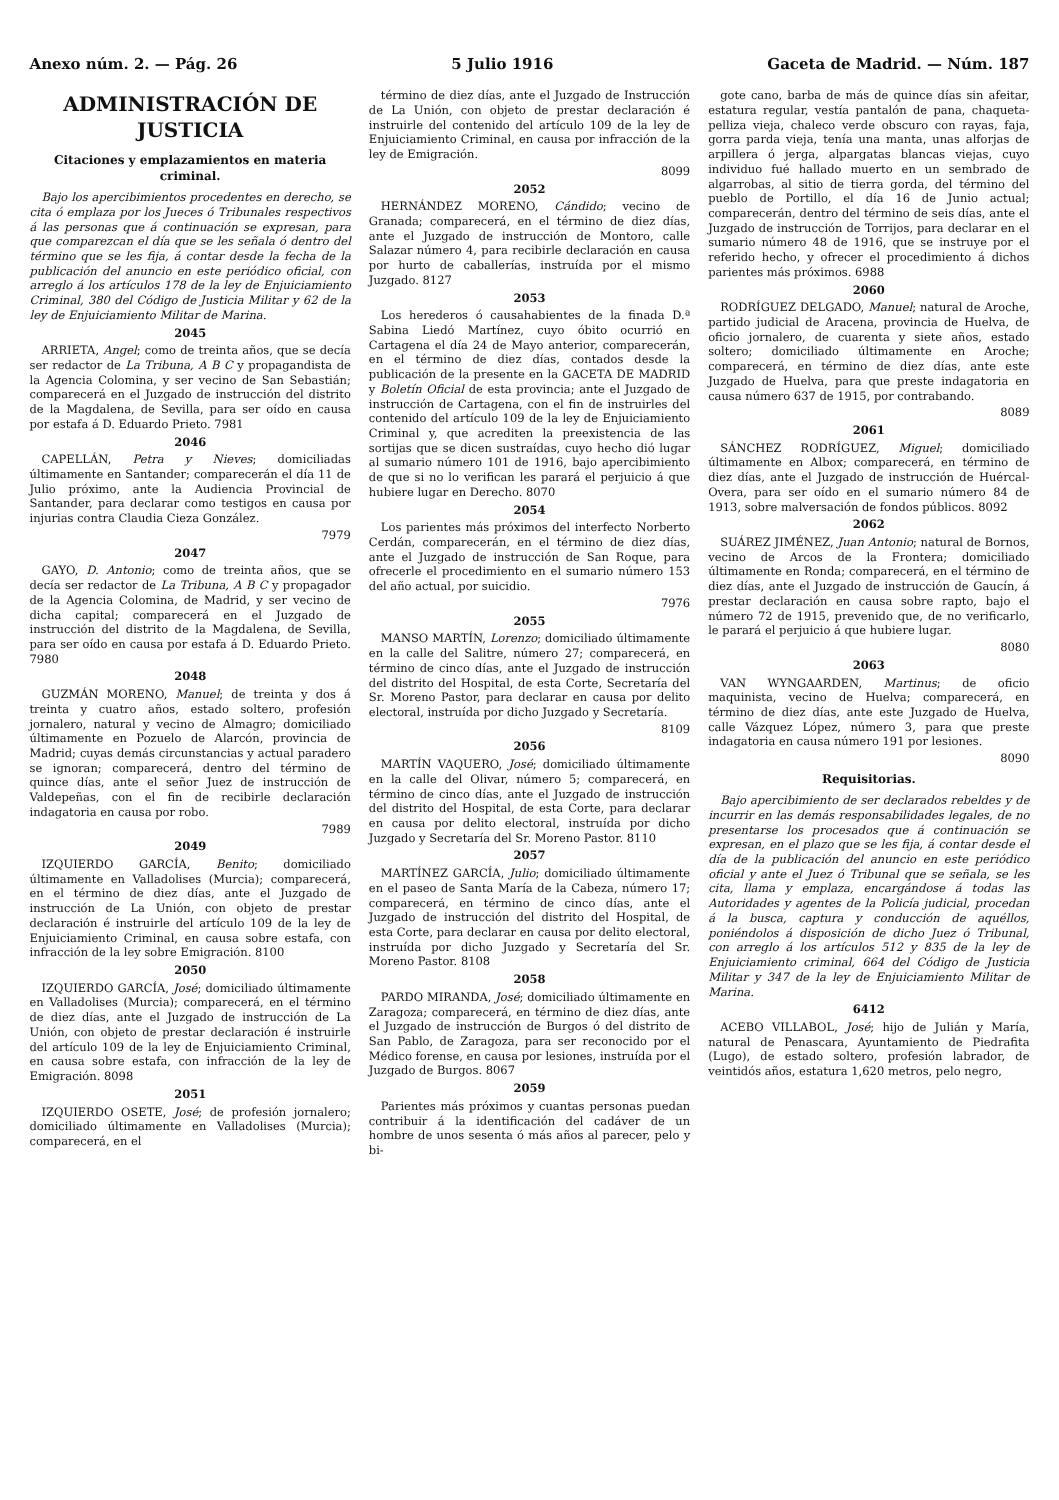Anexo núm. 2. — Pág. 26 5 Julio 1916 Gaceta de Madrid. — Núm. 187
ADMINISTRACIÓN DE JUSTICIA
Citaciones y emplazamientos en materia criminal.
Bajo los apercibimientos procedentes en derecho, se cita ó emplaza por los Jueces ó Tribunales respectivos á las personas que á continuación se expresan, para que comparezcan el día que se les señala ó dentro del término que se les fija, á contar desde la fecha de la publicación del anuncio en este periódico oficial, con arreglo á los artículos 178 de la ley de Enjuiciamiento Criminal, 380 del Código de Justicia Militar y 62 de la ley de Enjuiciamiento Militar de Marina.
2045
ARRIETA, Angel; como de treinta años, que se decía ser redactor de La Tribuna, A B C y propagandista de la Agencia Colomina, y ser vecino de San Sebastián; comparecerá en el Juzgado de instrucción del distrito de la Magdalena, de Sevilla, para ser oído en causa por estafa á D. Eduardo Prieto. 7981
2046
CAPELLÁN, Petra y Nieves; domiciliadas últimamente en Santander; comparecerán el día 11 de Julio próximo, ante la Audiencia Provincial de Santander, para declarar como testigos en causa por injurias contra Claudia Cieza González.
7979
2047
GAYO, D. Antonio; como de treinta años, que se decía ser redactor de La Tribuna, A B C y propagador de la Agencia Colomina, de Madrid, y ser vecino de dicha capital; comparecerá en el Juzgado de instrucción del distrito de la Magdalena, de Sevilla, para ser oído en causa por estafa á D. Eduardo Prieto. 7980
2048
GUZMÁN MORENO, Manuel; de treinta y dos á treinta y cuatro años, estado soltero, profesión jornalero, natural y vecino de Almagro; domiciliado últimamente en Pozuelo de Alarcón, provincia de Madrid; cuyas demás circunstancias y actual paradero se ignoran; comparecerá, dentro del término de quince días, ante el señor Juez de instrucción de Valdepeñas, con el fin de recibirle declaración indagatoria en causa por robo.
7989
2049
IZQUIERDO GARCÍA, Benito; domiciliado últimamente en Valladolises (Murcia); comparecerá, en el término de diez días, ante el Juzgado de instrucción de La Unión, con objeto de prestar declaración é instruirle del artículo 109 de la ley de Enjuiciamiento Criminal, en causa sobre estafa, con infracción de la ley sobre Emigración. 8100
2050
IZQUIERDO GARCÍA, José; domiciliado últimamente en Valladolises (Murcia); comparecerá, en el término de diez días, ante el Juzgado de instrucción de La Unión, con objeto de prestar declaración é instruirle del artículo 109 de la ley de Enjuiciamiento Criminal, en causa sobre estafa, con infracción de la ley de Emigración. 8098
2051
IZQUIERDO OSETE, José; de profesión jornalero; domiciliado últimamente en Valladolises (Murcia); comparecerá, en el
término de diez días, ante el Juzgado de Instrucción de La Unión, con objeto de prestar declaración é instruirle del contenido del artículo 109 de la ley de Enjuiciamiento Criminal, en causa por infracción de la ley de Emigración.
8099
2052
HERNÁNDEZ MORENO, Cándido; vecino de Granada; comparecerá, en el término de diez días, ante el Juzgado de instrucción de Montoro, calle Salazar número 4, para recibirle declaración en causa por hurto de caballerías, instruída por el mismo Juzgado. 8127
2053
Los herederos ó causahabientes de la finada D.ª Sabina Liedó Martínez, cuyo óbito ocurrió en Cartagena el día 24 de Mayo anterior, comparecerán, en el término de diez días, contados desde la publicación de la presente en la GACETA DE MADRID y Boletín Oficial de esta provincia; ante el Juzgado de instrucción de Cartagena, con el fin de instruirles del contenido del artículo 109 de la ley de Enjuiciamiento Criminal y, que acrediten la preexistencia de las sortijas que se dicen sustraídas, cuyo hecho dió lugar al sumario número 101 de 1916, bajo apercibimiento de que si no lo verifican les parará el perjuicio á que hubiere lugar en Derecho. 8070
2054
Los parientes más próximos del interfecto Norberto Cerdán, comparecerán, en el término de diez días, ante el Juzgado de instrucción de San Roque, para ofrecerle el procedimiento en el sumario número 153 del año actual, por suicidio.
7976
2055
MANSO MARTÍN, Lorenzo; domiciliado últimamente en la calle del Salitre, número 27; comparecerá, en término de cinco días, ante el Juzgado de instrucción del distrito del Hospital, de esta Corte, Secretaría del Sr. Moreno Pastor, para declarar en causa por delito electoral, instruída por dicho Juzgado y Secretaría.
8109
2056
MARTÍN VAQUERO, José; domiciliado últimamente en la calle del Olivar, número 5; comparecerá, en término de cinco días, ante el Juzgado de instrucción del distrito del Hospital, de esta Corte, para declarar en causa por delito electoral, instruída por dicho Juzgado y Secretaría del Sr. Moreno Pastor. 8110
2057
MARTÍNEZ GARCÍA, Julio; domiciliado últimamente en el paseo de Santa María de la Cabeza, número 17; comparecerá, en término de cinco días, ante el Juzgado de instrucción del distrito del Hospital, de esta Corte, para declarar en causa por delito electoral, instruída por dicho Juzgado y Secretaría del Sr. Moreno Pastor. 8108
2058
PARDO MIRANDA, José; domiciliado últimamente en Zaragoza; comparecerá, en término de diez días, ante el Juzgado de instrucción de Burgos ó del distrito de San Pablo, de Zaragoza, para ser reconocido por el Médico forense, en causa por lesiones, instruída por el Juzgado de Burgos. 8067
2059
Parientes más próximos y cuantas personas puedan contribuir á la identificación del cadáver de un hombre de unos sesenta ó más años al parecer, pelo y bi-
gote cano, barba de más de quince días sin afeitar, estatura regular, vestía pantalón de pana, chaqueta-pelliza vieja, chaleco verde obscuro con rayas, faja, gorra parda vieja, tenía una manta, unas alforjas de arpillera ó jerga, alpargatas blancas viejas, cuyo individuo fué hallado muerto en un sembrado de algarrobas, al sitio de tierra gorda, del término del pueblo de Portillo, el día 16 de Junio actual; comparecerán, dentro del término de seis días, ante el Juzgado de instrucción de Torrijos, para declarar en el sumario número 48 de 1916, que se instruye por el referido hecho, y ofrecer el procedimiento á dichos parientes más próximos. 6988
2060
RODRÍGUEZ DELGADO, Manuel; natural de Aroche, partido judicial de Aracena, provincia de Huelva, de oficio jornalero, de cuarenta y siete años, estado soltero; domiciliado últimamente en Aroche; comparecerá, en término de diez días, ante este Juzgado de Huelva, para que preste indagatoria en causa número 637 de 1915, por contrabando.
8089
2061
SÁNCHEZ RODRÍGUEZ, Miguel; domiciliado últimamente en Albox; comparecerá, en término de diez días, ante el Juzgado de instrucción de Huércal-Overa, para ser oído en el sumario número 84 de 1913, sobre malversación de fondos públicos. 8092
2062
SUÁREZ JIMÉNEZ, Juan Antonio; natural de Bornos, vecino de Arcos de la Frontera; domiciliado últimamente en Ronda; comparecerá, en el término de diez días, ante el Juzgado de instrucción de Gaucín, á prestar declaración en causa sobre rapto, bajo el número 72 de 1915, prevenido que, de no verificarlo, le parará el perjuicio á que hubiere lugar.
8080
2063
VAN WYNGAARDEN, Martinus; de oficio maquinista, vecino de Huelva; comparecerá, en término de diez días, ante este Juzgado de Huelva, calle Vázquez López, número 3, para que preste indagatoria en causa número 191 por lesiones.
8090
Requisitorias.
Bajo apercibimiento de ser declarados rebeldes y de incurrir en las demás responsabilidades legales, de no presentarse los procesados que á continuación se expresan, en el plazo que se les fija, á contar desde el día de la publicación del anuncio en este periódico oficial y ante el Juez ó Tribunal que se señala, se les cita, llama y emplaza, encargándose á todas las Autoridades y agentes de la Policía judicial, procedan á la busca, captura y conducción de aquéllos, poniéndolos á disposición de dicho Juez ó Tribunal, con arreglo á los artículos 512 y 835 de la ley de Enjuiciamiento criminal, 664 del Código de Justicia Militar y 347 de la ley de Enjuiciamiento Militar de Marina.
6412
ACEBO VILLABOL, José; hijo de Julián y María, natural de Penascara, Ayuntamiento de Piedrafita (Lugo), de estado soltero, profesión labrador, de veintidós años, estatura 1,620 metros, pelo negro,